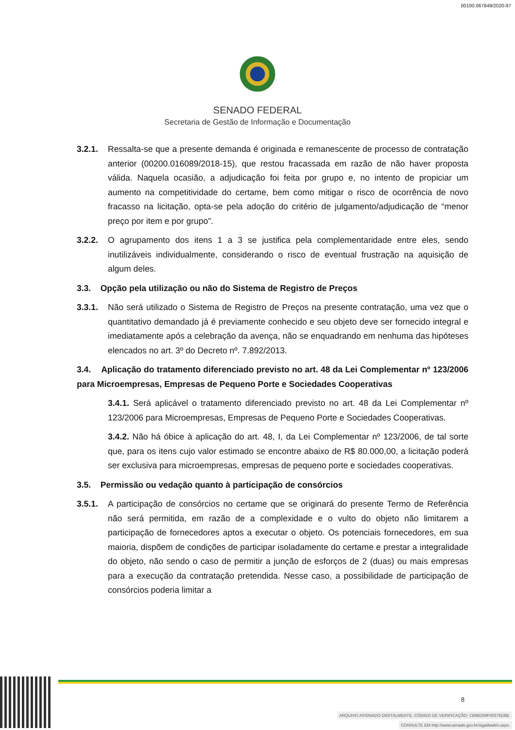00100.067849/2020-97
SENADO FEDERAL
Secretaria de Gestão de Informação e Documentação
3.2.1. Ressalta-se que a presente demanda é originada e remanescente de processo de contratação anterior (00200.016089/2018-15), que restou fracassada em razão de não haver proposta válida. Naquela ocasião, a adjudicação foi feita por grupo e, no intento de propiciar um aumento na competitividade do certame, bem como mitigar o risco de ocorrência de novo fracasso na licitação, opta-se pela adoção do critério de julgamento/adjudicação de “menor preço por item e por grupo”.
3.2.2. O agrupamento dos itens 1 a 3 se justifica pela complementaridade entre eles, sendo inutilizáveis individualmente, considerando o risco de eventual frustração na aquisição de algum deles.
3.3. Opção pela utilização ou não do Sistema de Registro de Preços
3.3.1. Não será utilizado o Sistema de Registro de Preços na presente contratação, uma vez que o quantitativo demandado já é previamente conhecido e seu objeto deve ser fornecido integral e imediatamente após a celebração da avença, não se enquadrando em nenhuma das hipóteses elencados no art. 3º do Decreto nº. 7.892/2013.
3.4. Aplicação do tratamento diferenciado previsto no art. 48 da Lei Complementar nº 123/2006 para Microempresas, Empresas de Pequeno Porte e Sociedades Cooperativas
3.4.1. Será aplicável o tratamento diferenciado previsto no art. 48 da Lei Complementar nº 123/2006 para Microempresas, Empresas de Pequeno Porte e Sociedades Cooperativas.
3.4.2. Não há óbice à aplicação do art. 48, I, da Lei Complementar nº 123/2006, de tal sorte que, para os itens cujo valor estimado se encontre abaixo de R$ 80.000,00, a licitação poderá ser exclusiva para microempresas, empresas de pequeno porte e sociedades cooperativas.
3.5. Permissão ou vedação quanto à participação de consórcios
3.5.1. A participação de consórcios no certame que se originará do presente Termo de Referência não será permitida, em razão de a complexidade e o vulto do objeto não limitarem a participação de fornecedores aptos a executar o objeto. Os potenciais fornecedores, em sua maioria, dispõem de condições de participar isoladamente do certame e prestar a integralidade do objeto, não sendo o caso de permitir a junção de esforços de 2 (duas) ou mais empresas para a execução da contratação pretendida. Nesse caso, a possibilidade de participação de consórcios poderia limitar a
8
ARQUIVO ASSINADO DIGITALMENTE. CÓDIGO DE VERIFICAÇÃO: CB9B259F00375D8B.
CONSULTE EM http://www.senado.gov.br/sigadweb/v.aspx.